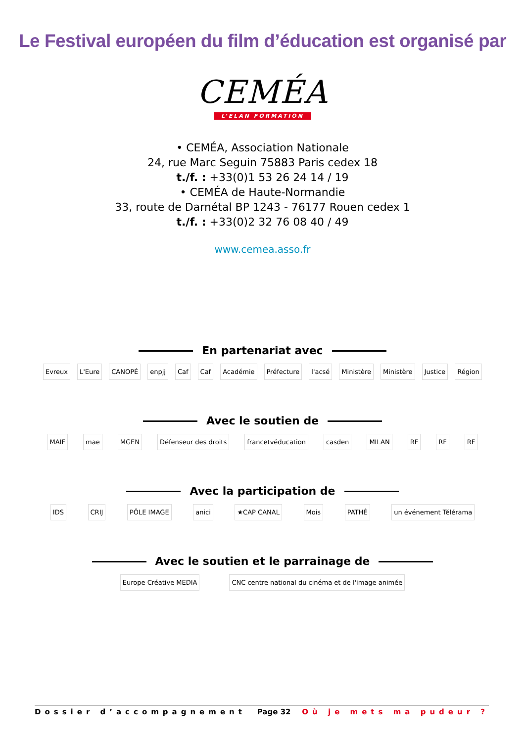Le Festival européen du film d’éducation est organisé par
CEMÉA
L’ELAN FORMATION
• CEMÉA, Association Nationale
24, rue Marc Seguin 75883 Paris cedex 18
t./f. : +33(0)1 53 26 24 14 / 19
• CEMÉA de Haute-Normandie
33, route de Darnétal BP 1243 - 76177 Rouen cedex 1
t./f. : +33(0)2 32 76 08 40 / 49
www.cemea.asso.fr
En partenariat avec
Evreux L'Eure CANOPÉ enpjj Caf Caf Académie Préfecture l'acsé Ministère Ministère Justice Région
Avec le soutien de
MAIF mae MGEN Défenseur des droits francetvéducation casden MILAN RF RF RF
Avec la participation de
IDS CRIJ PÔLE IMAGE anici ★CAP CANAL Mois PATHÉ un événement Télérama
Avec le soutien et le parrainage de
Europe Créative MEDIA
CNC centre national du cinéma et de l'image animée
Dossier d’accompagnement Page 32 Où je mets ma pudeur ?